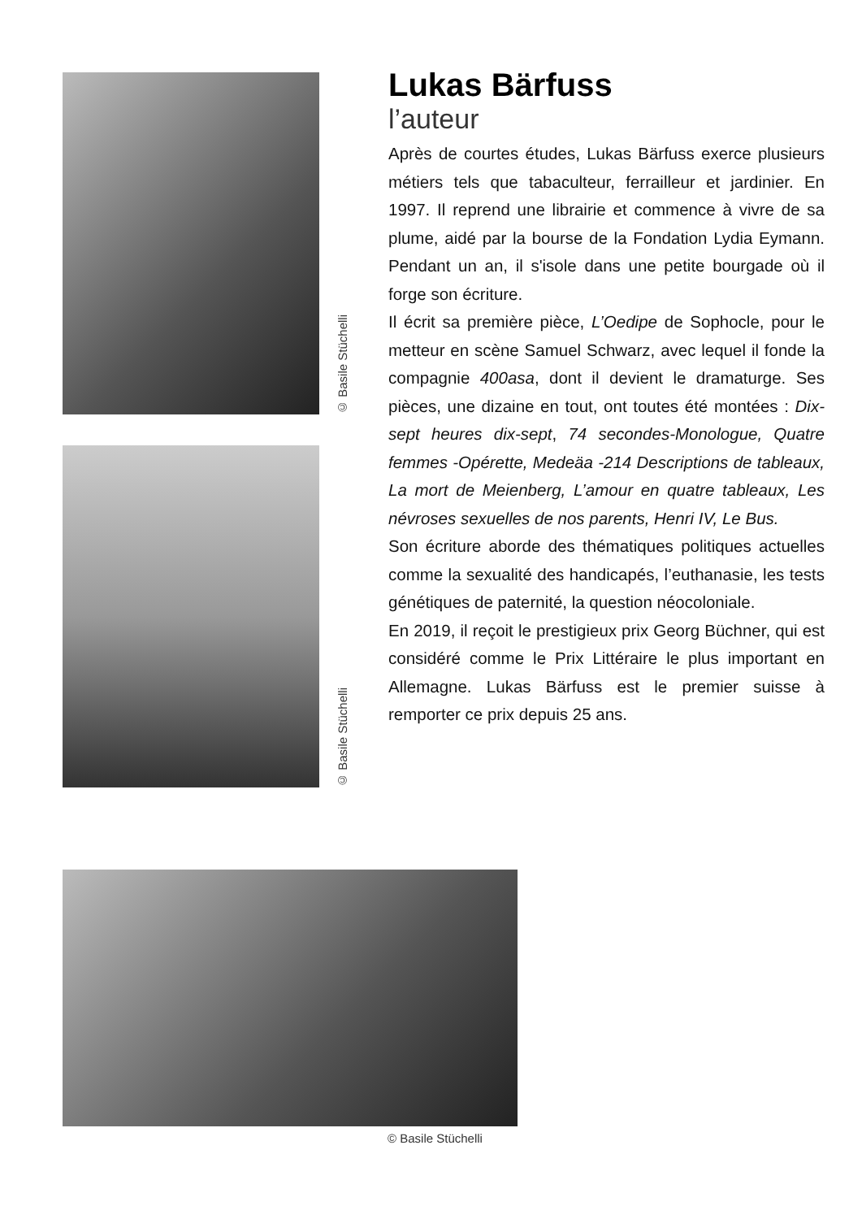Lukas Bärfuss
l’auteur
Après de courtes études, Lukas Bärfuss exerce plusieurs métiers tels que tabaculteur, ferrailleur et jardinier. En 1997. Il reprend une librairie et commence à vivre de sa plume, aidé par la bourse de la Fondation Lydia Eymann. Pendant un an, il s'isole dans une petite bourgade où il forge son écriture.
Il écrit sa première pièce, L’Oedipe de Sophocle, pour le metteur en scène Samuel Schwarz, avec lequel il fonde la compagnie 400asa, dont il devient le dramaturge. Ses pièces, une dizaine en tout, ont toutes été montées : Dix-sept heures dix-sept, 74 secondes-Monologue, Quatre femmes -Opérette, Medeäa -214 Descriptions de tableaux, La mort de Meienberg, L’amour en quatre tableaux, Les névroses sexuelles de nos parents, Henri IV, Le Bus.
Son écriture aborde des thématiques politiques actuelles comme la sexualité des handicapés, l’euthanasie, les tests génétiques de paternité, la question néocoloniale.
En 2019, il reçoit le prestigieux prix Georg Büchner, qui est considéré comme le Prix Littéraire le plus important en Allemagne. Lukas Bärfuss est le premier suisse à remporter ce prix depuis 25 ans.
© Basile Stüchelli
© Basile Stüchelli
© Basile Stüchelli